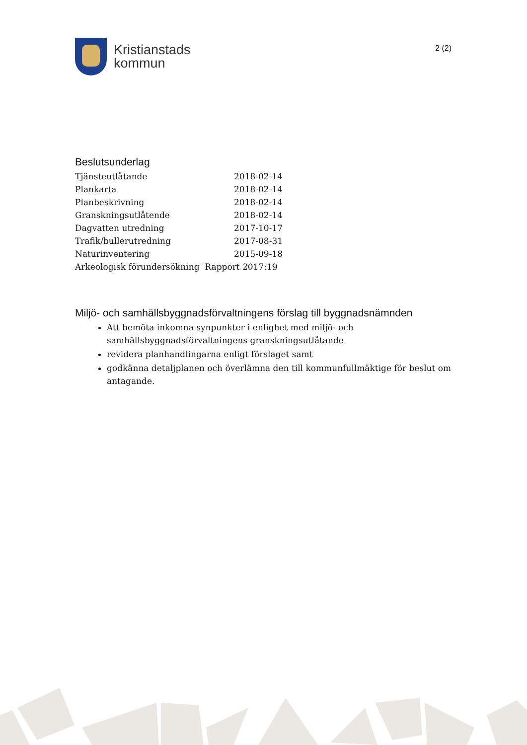Kristianstads
kommun
2 (2)
Beslutsunderlag
| Tjänsteutlåtande | 2018-02-14 |
| Plankarta | 2018-02-14 |
| Planbeskrivning | 2018-02-14 |
| Granskningsutlåtende | 2018-02-14 |
| Dagvatten utredning | 2017-10-17 |
| Trafik/bullerutredning | 2017-08-31 |
| Naturinventering | 2015-09-18 |
| Arkeologisk förundersökning Rapport 2017:19 | |
Miljö- och samhällsbyggnadsförvaltningens förslag till byggnadsnämnden
Att bemöta inkomna synpunkter i enlighet med miljö- och samhällsbyggnadsförvaltningens granskningsutlåtande
revidera planhandlingarna enligt förslaget samt
godkänna detaljplanen och överlämna den till kommunfullmäktige för beslut om antagande.